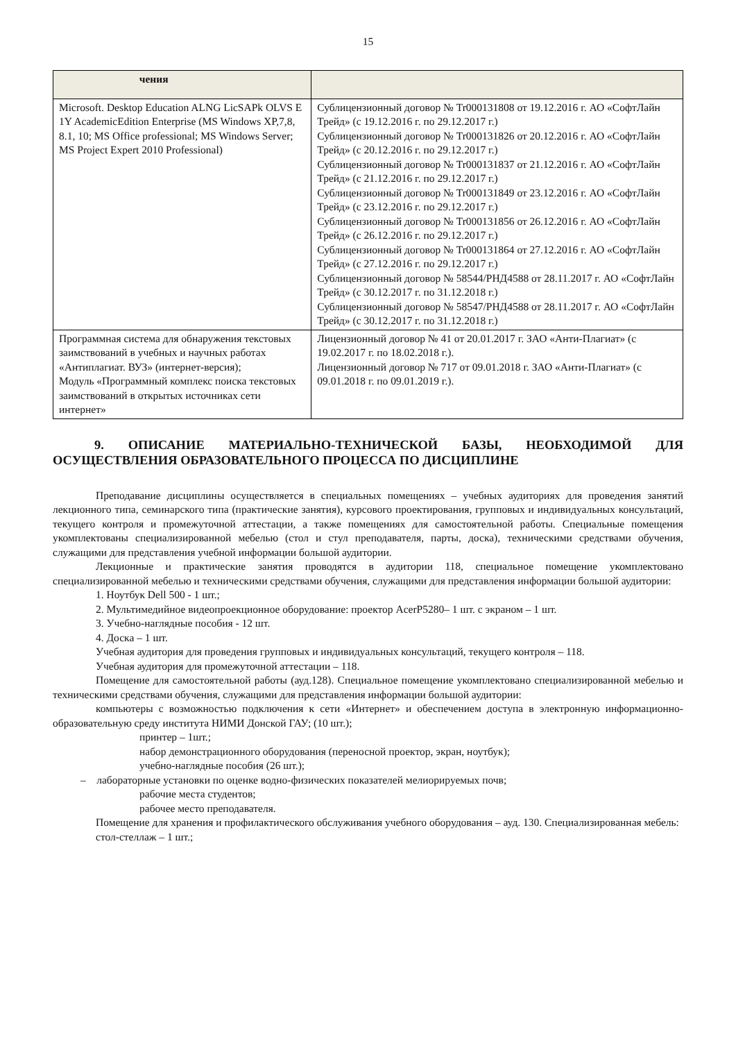15
| чения | |
| --- | --- |
| Microsoft. Desktop Education ALNG LicSAPk OLVS E 1Y AcademicEdition Enterprise (MS Windows XP,7,8, 8.1, 10; MS Office professional; MS Windows Server; MS Project Expert 2010 Professional) | Сублицензионный договор № Tr000131808 от 19.12.2016 г. АО «СофтЛайн Трейд» (с 19.12.2016 г. по 29.12.2017 г.) Сублицензионный договор № Tr000131826 от 20.12.2016 г. АО «СофтЛайн Трейд» (с 20.12.2016 г. по 29.12.2017 г.) Сублицензионный договор № Tr000131837 от 21.12.2016 г. АО «СофтЛайн Трейд» (с 21.12.2016 г. по 29.12.2017 г.) Сублицензионный договор № Tr000131849 от 23.12.2016 г. АО «СофтЛайн Трейд» (с 23.12.2016 г. по 29.12.2017 г.) Сублицензионный договор № Tr000131856 от 26.12.2016 г. АО «СофтЛайн Трейд» (с 26.12.2016 г. по 29.12.2017 г.) Сублицензионный договор № Tr000131864 от 27.12.2016 г. АО «СофтЛайн Трейд» (с 27.12.2016 г. по 29.12.2017 г.) Сублицензионный договор № 58544/РНД4588 от 28.11.2017 г. АО «СофтЛайн Трейд» (с 30.12.2017 г. по 31.12.2018 г.) Сублицензионный договор № 58547/РНД4588 от 28.11.2017 г. АО «СофтЛайн Трейд» (с 30.12.2017 г. по 31.12.2018 г.) |
| Программная система для обнаружения текстовых заимствований в учебных и научных работах «Антиплагиат. ВУЗ» (интернет-версия); Модуль «Программный комплекс поиска текстовых заимствований в открытых источниках сети интернет» | Лицензионный договор № 41 от 20.01.2017 г. ЗАО «Анти-Плагиат» (с 19.02.2017 г. по 18.02.2018 г.). Лицензионный договор № 717 от 09.01.2018 г. ЗАО «Анти-Плагиат» (с 09.01.2018 г. по 09.01.2019 г.). |
9. ОПИСАНИЕ МАТЕРИАЛЬНО-ТЕХНИЧЕСКОЙ БАЗЫ, НЕОБХОДИМОЙ ДЛЯ ОСУЩЕСТВЛЕНИЯ ОБРАЗОВАТЕЛЬНОГО ПРОЦЕССА ПО ДИСЦИПЛИНЕ
Преподавание дисциплины осуществляется в специальных помещениях – учебных аудиториях для проведения занятий лекционного типа, семинарского типа (практические занятия), курсового проектирования, групповых и индивидуальных консультаций, текущего контроля и промежуточной аттестации, а также помещениях для самостоятельной работы. Специальные помещения укомплектованы специализированной мебелью (стол и стул преподавателя, парты, доска), техническими средствами обучения, служащими для представления учебной информации большой аудитории.
Лекционные и практические занятия проводятся в аудитории 118, специальное помещение укомплектовано специализированной мебелью и техническими средствами обучения, служащими для представления информации большой аудитории:
1. Ноутбук Dell 500 - 1 шт.;
2. Мультимедийное видеопроекционное оборудование: проектор AcerP5280– 1 шт. с экраном – 1 шт.
3. Учебно-наглядные пособия - 12 шт.
4. Доска – 1 шт.
Учебная аудитория для проведения групповых и индивидуальных консультаций, текущего контроля – 118.
Учебная аудитория для промежуточной аттестации – 118.
Помещение для самостоятельной работы (ауд.128). Специальное помещение укомплектовано специализированной мебелью и техническими средствами обучения, служащими для представления информации большой аудитории:
компьютеры с возможностью подключения к сети «Интернет» и обеспечением доступа в электронную информационно-образовательную среду института НИМИ Донской ГАУ; (10 шт.);
принтер – 1шт.;
набор демонстрационного оборудования (переносной проектор, экран, ноутбук);
учебно-наглядные пособия (26 шт.);
– лабораторные установки по оценке водно-физических показателей мелиорируемых почв;
рабочие места студентов;
рабочее место преподавателя.
Помещение для хранения и профилактического обслуживания учебного оборудования – ауд. 130. Специализированная мебель:
стол-стеллаж – 1 шт.;